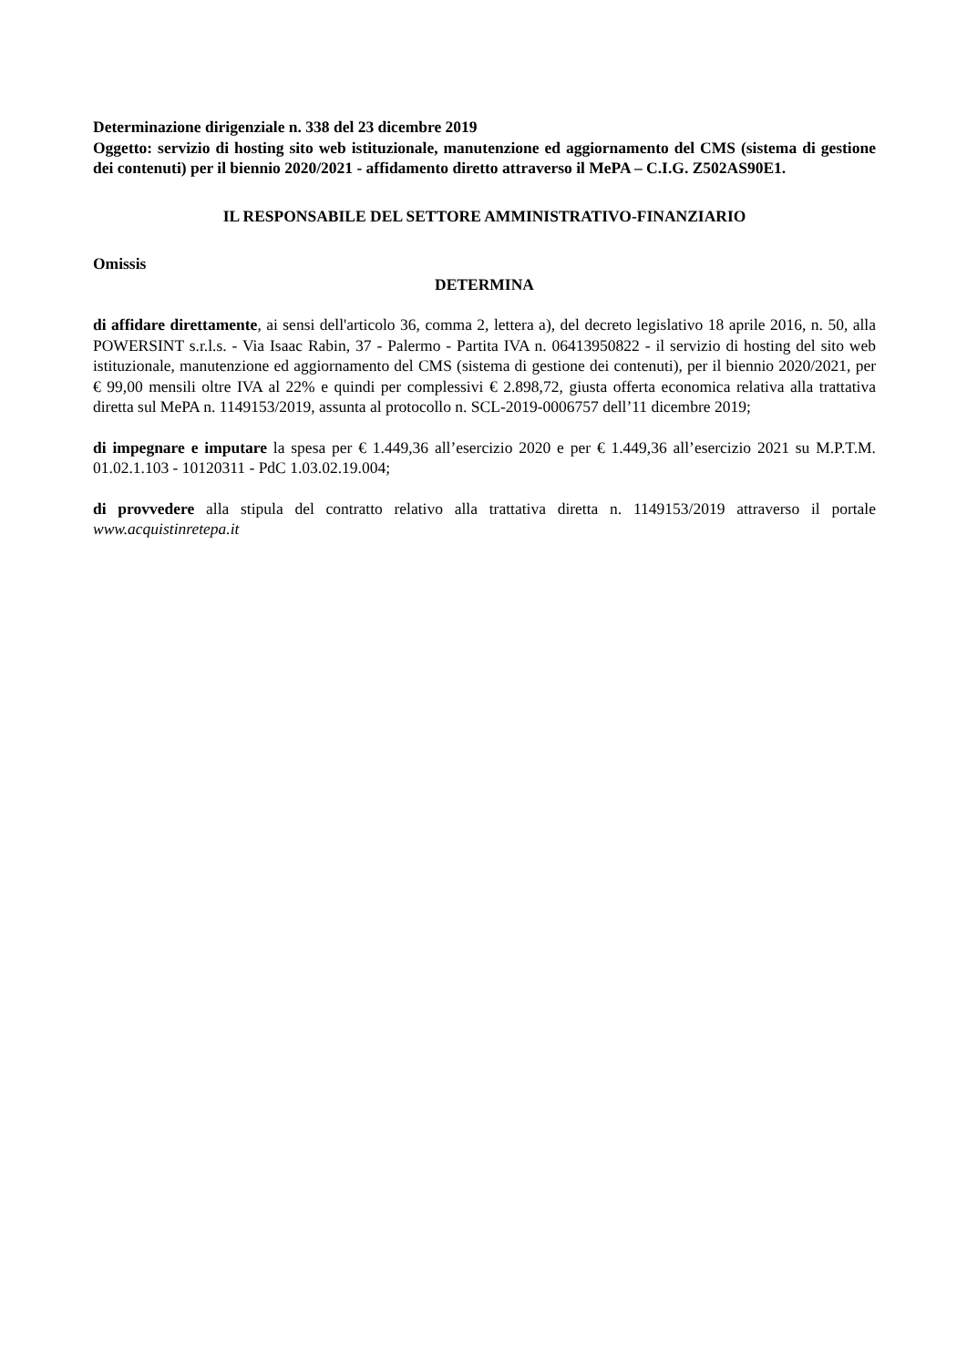Determinazione dirigenziale n. 338 del 23 dicembre 2019
Oggetto: servizio di hosting sito web istituzionale, manutenzione ed aggiornamento del CMS (sistema di gestione dei contenuti) per il biennio 2020/2021 - affidamento diretto attraverso il MePA – C.I.G. Z502AS90E1.
IL RESPONSABILE DEL SETTORE AMMINISTRATIVO-FINANZIARIO
Omissis
DETERMINA
di affidare direttamente, ai sensi dell'articolo 36, comma 2, lettera a), del decreto legislativo 18 aprile 2016, n. 50, alla POWERSINT s.r.l.s. - Via Isaac Rabin, 37 - Palermo - Partita IVA n. 06413950822 - il servizio di hosting del sito web istituzionale, manutenzione ed aggiornamento del CMS (sistema di gestione dei contenuti), per il biennio 2020/2021, per € 99,00 mensili oltre IVA al 22% e quindi per complessivi € 2.898,72, giusta offerta economica relativa alla trattativa diretta sul MePA n. 1149153/2019, assunta al protocollo n. SCL-2019-0006757 dell’11 dicembre 2019;
di impegnare e imputare la spesa per € 1.449,36 all’esercizio 2020 e per € 1.449,36 all’esercizio 2021 su M.P.T.M. 01.02.1.103 - 10120311 - PdC 1.03.02.19.004;
di provvedere alla stipula del contratto relativo alla trattativa diretta n. 1149153/2019 attraverso il portale www.acquistinretepa.it